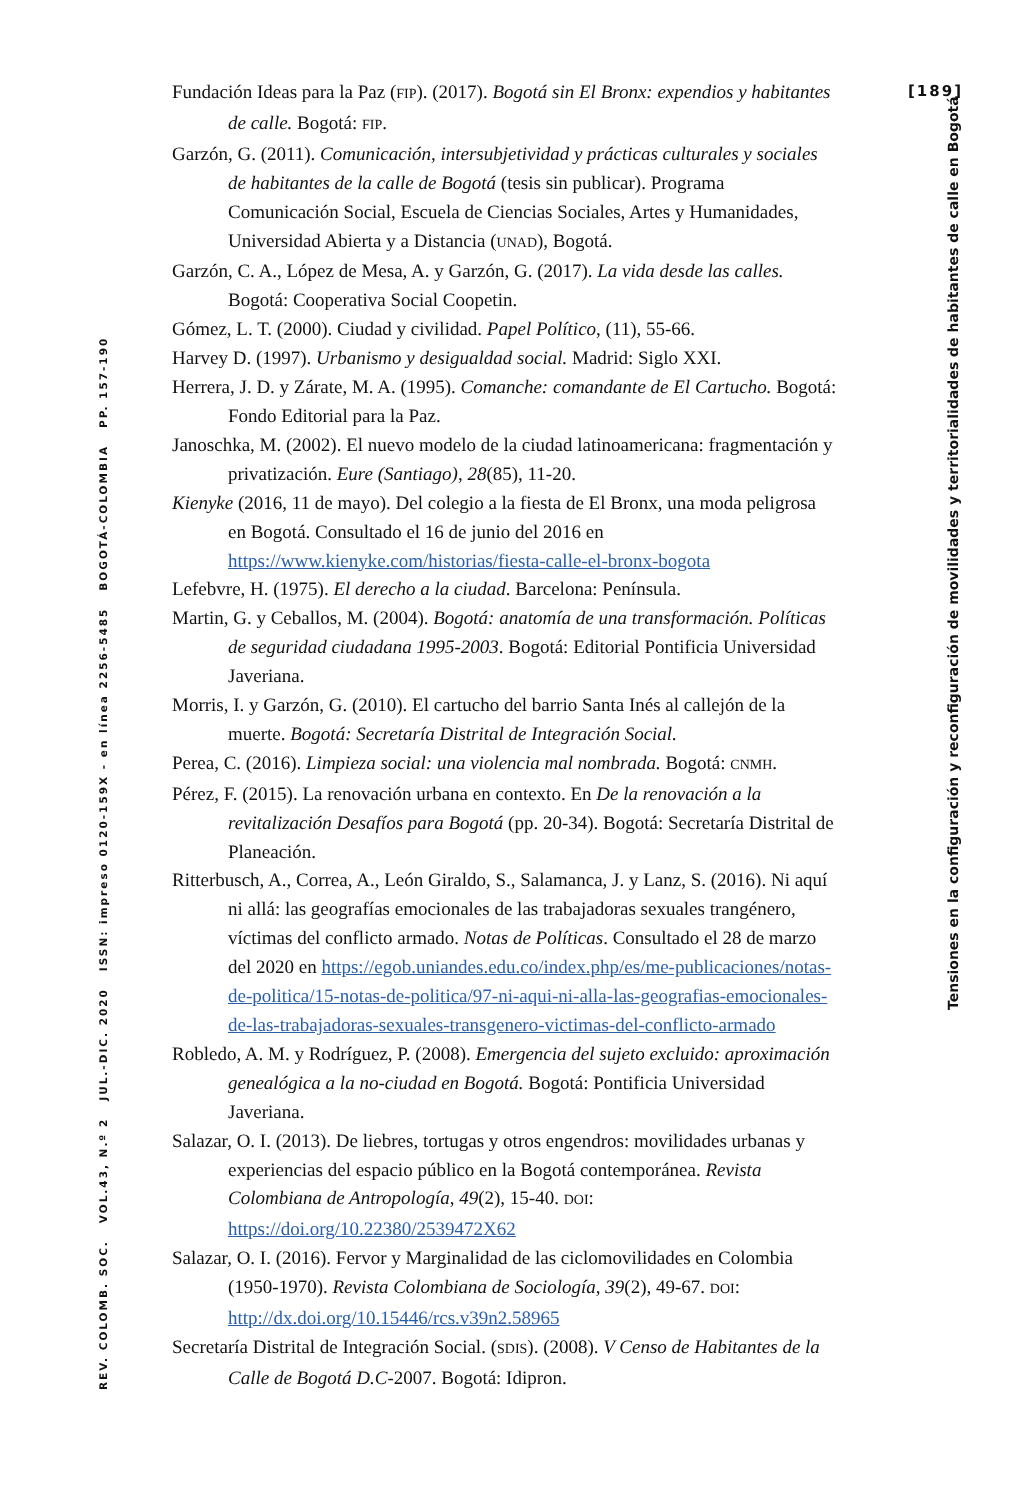[189]
Fundación Ideas para la Paz (FIP). (2017). Bogotá sin El Bronx: expendios y habitantes de calle. Bogotá: FIP.
Garzón, G. (2011). Comunicación, intersubjetividad y prácticas culturales y sociales de habitantes de la calle de Bogotá (tesis sin publicar). Programa Comunicación Social, Escuela de Ciencias Sociales, Artes y Humanidades, Universidad Abierta y a Distancia (UNAD), Bogotá.
Garzón, C. A., López de Mesa, A. y Garzón, G. (2017). La vida desde las calles. Bogotá: Cooperativa Social Coopetin.
Gómez, L. T. (2000). Ciudad y civilidad. Papel Político, (11), 55-66.
Harvey D. (1997). Urbanismo y desigualdad social. Madrid: Siglo XXI.
Herrera, J. D. y Zárate, M. A. (1995). Comanche: comandante de El Cartucho. Bogotá: Fondo Editorial para la Paz.
Janoschka, M. (2002). El nuevo modelo de la ciudad latinoamericana: fragmentación y privatización. Eure (Santiago), 28(85), 11-20.
Kienyke (2016, 11 de mayo). Del colegio a la fiesta de El Bronx, una moda peligrosa en Bogotá. Consultado el 16 de junio del 2016 en https://www.kienyke.com/historias/fiesta-calle-el-bronx-bogota
Lefebvre, H. (1975). El derecho a la ciudad. Barcelona: Península.
Martin, G. y Ceballos, M. (2004). Bogotá: anatomía de una transformación. Políticas de seguridad ciudadana 1995-2003. Bogotá: Editorial Pontificia Universidad Javeriana.
Morris, I. y Garzón, G. (2010). El cartucho del barrio Santa Inés al callejón de la muerte. Bogotá: Secretaría Distrital de Integración Social.
Perea, C. (2016). Limpieza social: una violencia mal nombrada. Bogotá: CNMH.
Pérez, F. (2015). La renovación urbana en contexto. En De la renovación a la revitalización Desafíos para Bogotá (pp. 20-34). Bogotá: Secretaría Distrital de Planeación.
Ritterbusch, A., Correa, A., León Giraldo, S., Salamanca, J. y Lanz, S. (2016). Ni aquí ni allá: las geografías emocionales de las trabajadoras sexuales trangénero, víctimas del conflicto armado. Notas de Políticas. Consultado el 28 de marzo del 2020 en https://egob.uniandes.edu.co/index.php/es/me-publicaciones/notas-de-politica/15-notas-de-politica/97-ni-aqui-ni-alla-las-geografias-emocionales-de-las-trabajadoras-sexuales-transgenero-victimas-del-conflicto-armado
Robledo, A. M. y Rodríguez, P. (2008). Emergencia del sujeto excluido: aproximación genealógica a la no-ciudad en Bogotá. Bogotá: Pontificia Universidad Javeriana.
Salazar, O. I. (2013). De liebres, tortugas y otros engendros: movilidades urbanas y experiencias del espacio público en la Bogotá contemporánea. Revista Colombiana de Antropología, 49(2), 15-40. DOI: https://doi.org/10.22380/2539472X62
Salazar, O. I. (2016). Fervor y Marginalidad de las ciclomovilidades en Colombia (1950-1970). Revista Colombiana de Sociología, 39(2), 49-67. DOI: http://dx.doi.org/10.15446/rcs.v39n2.58965
Secretaría Distrital de Integración Social. (SDIS). (2008). V Censo de Habitantes de la Calle de Bogotá D.C-2007. Bogotá: Idipron.
Tensiones en la configuración y reconfiguración de movilidades y territorialidades de habitantes de calle en Bogotá
REV. COLOMB. SOC. VOL.43, N.º 2 JUL.-DIC. 2020 ISSN: impreso 0120-159X - en línea 2256-5485 BOGOTÁ-COLOMBIA PP. 157-190